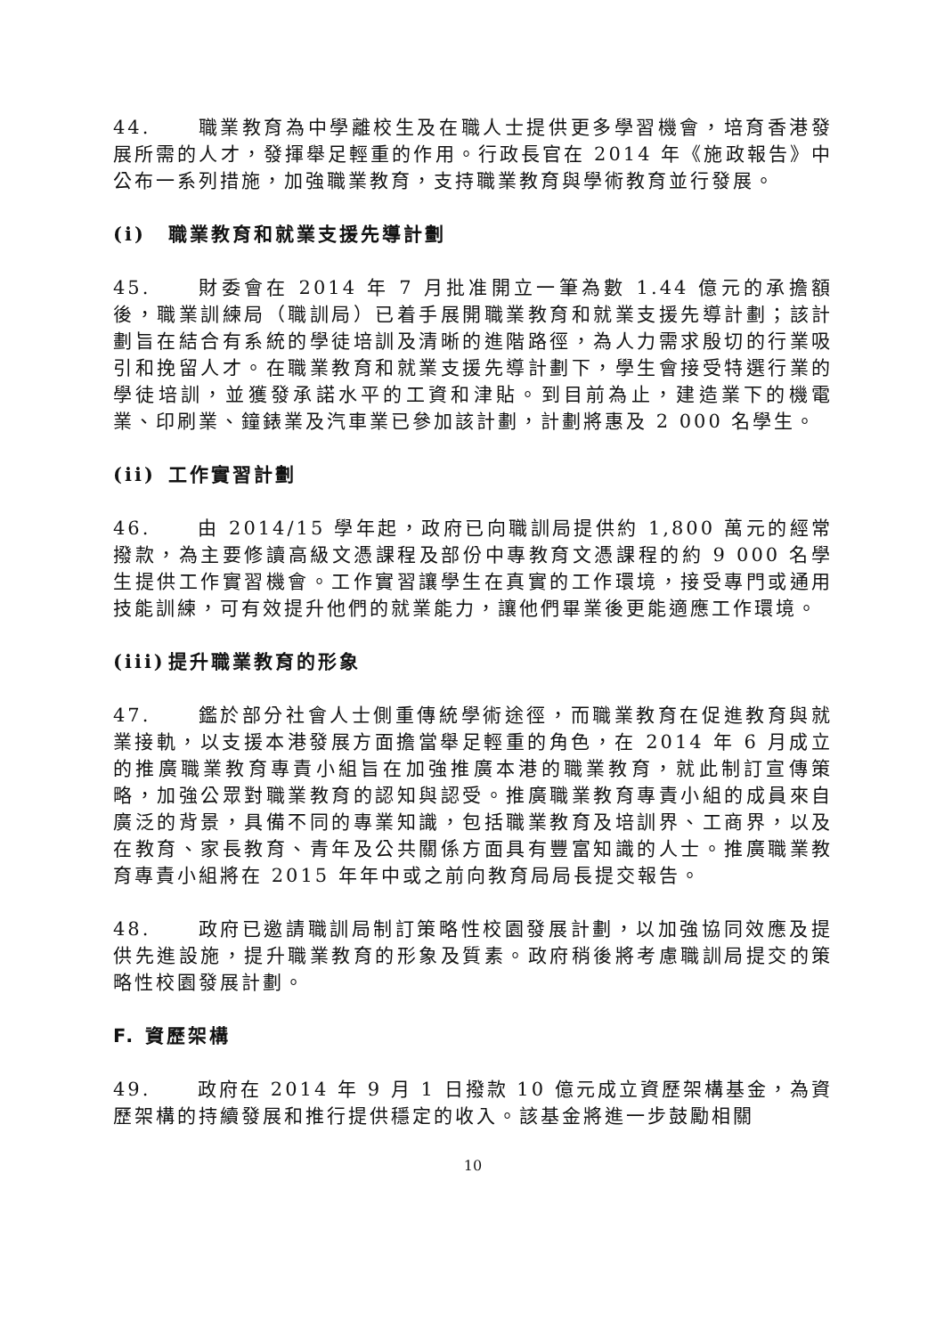44. 職業教育為中學離校生及在職人士提供更多學習機會，培育香港發展所需的人才，發揮舉足輕重的作用。行政長官在 2014 年《施政報告》中公布一系列措施，加強職業教育，支持職業教育與學術教育並行發展。
(i) 職業教育和就業支援先導計劃
45. 財委會在 2014 年 7 月批准開立一筆為數 1.44 億元的承擔額後，職業訓練局（職訓局）已着手展開職業教育和就業支援先導計劃；該計劃旨在結合有系統的學徒培訓及清晰的進階路徑，為人力需求殷切的行業吸引和挽留人才。在職業教育和就業支援先導計劃下，學生會接受特選行業的學徒培訓，並獲發承諾水平的工資和津貼。到目前為止，建造業下的機電業、印刷業、鐘錶業及汽車業已參加該計劃，計劃將惠及 2 000 名學生。
(ii) 工作實習計劃
46. 由 2014/15 學年起，政府已向職訓局提供約 1,800 萬元的經常撥款，為主要修讀高級文憑課程及部份中專教育文憑課程的約 9 000 名學生提供工作實習機會。工作實習讓學生在真實的工作環境，接受專門或通用技能訓練，可有效提升他們的就業能力，讓他們畢業後更能適應工作環境。
(iii) 提升職業教育的形象
47. 鑑於部分社會人士側重傳統學術途徑，而職業教育在促進教育與就業接軌，以支援本港發展方面擔當舉足輕重的角色，在 2014 年 6 月成立的推廣職業教育專責小組旨在加強推廣本港的職業教育，就此制訂宣傳策略，加強公眾對職業教育的認知與認受。推廣職業教育專責小組的成員來自廣泛的背景，具備不同的專業知識，包括職業教育及培訓界、工商界，以及在教育、家長教育、青年及公共關係方面具有豐富知識的人士。推廣職業教育專責小組將在 2015 年年中或之前向教育局局長提交報告。
48. 政府已邀請職訓局制訂策略性校園發展計劃，以加強協同效應及提供先進設施，提升職業教育的形象及質素。政府稍後將考慮職訓局提交的策略性校園發展計劃。
F. 資歷架構
49. 政府在 2014 年 9 月 1 日撥款 10 億元成立資歷架構基金，為資歷架構的持續發展和推行提供穩定的收入。該基金將進一步鼓勵相關
10